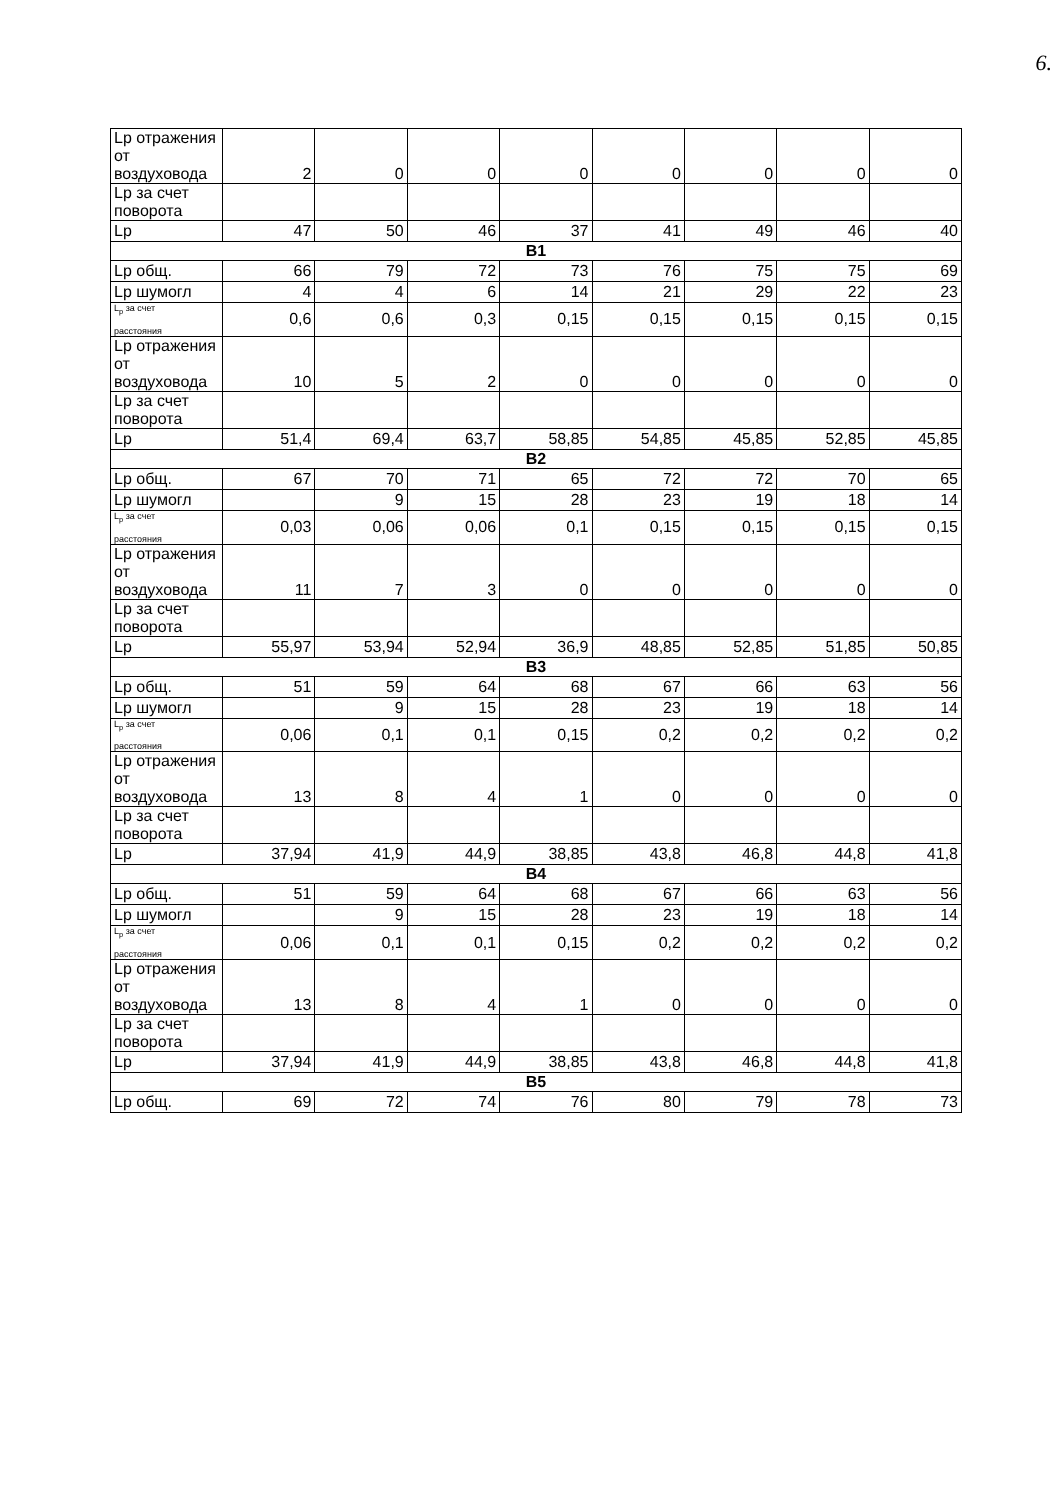6.
| Lp отражения от воздуховода | 2 | 0 | 0 | 0 | 0 | 0 | 0 | 0 |
| Lp за счет поворота | | | | | | | | |
| Lp | 47 | 50 | 46 | 37 | 41 | 49 | 46 | 40 |
| B1 | | | | | | | | |
| Lp общ. | 66 | 79 | 72 | 73 | 76 | 75 | 75 | 69 |
| Lp шумогл | 4 | 4 | 6 | 14 | 21 | 29 | 22 | 23 |
| L<sub>р</sub> за счет расстояния | 0,6 | 0,6 | 0,3 | 0,15 | 0,15 | 0,15 | 0,15 | 0,15 |
| Lp отражения от воздуховода | 10 | 5 | 2 | 0 | 0 | 0 | 0 | 0 |
| Lp за счет поворота | | | | | | | | |
| Lp | 51,4 | 69,4 | 63,7 | 58,85 | 54,85 | 45,85 | 52,85 | 45,85 |
| B2 | | | | | | | | |
| Lp общ. | 67 | 70 | 71 | 65 | 72 | 72 | 70 | 65 |
| Lp шумогл | | 9 | 15 | 28 | 23 | 19 | 18 | 14 |
| L<sub>р</sub> за счет расстояния | 0,03 | 0,06 | 0,06 | 0,1 | 0,15 | 0,15 | 0,15 | 0,15 |
| Lp отражения от воздуховода | 11 | 7 | 3 | 0 | 0 | 0 | 0 | 0 |
| Lp за счет поворота | | | | | | | | |
| Lp | 55,97 | 53,94 | 52,94 | 36,9 | 48,85 | 52,85 | 51,85 | 50,85 |
| B3 | | | | | | | | |
| Lp общ. | 51 | 59 | 64 | 68 | 67 | 66 | 63 | 56 |
| Lp шумогл | | 9 | 15 | 28 | 23 | 19 | 18 | 14 |
| L<sub>р</sub> за счет расстояния | 0,06 | 0,1 | 0,1 | 0,15 | 0,2 | 0,2 | 0,2 | 0,2 |
| Lp отражения от воздуховода | 13 | 8 | 4 | 1 | 0 | 0 | 0 | 0 |
| Lp за счет поворота | | | | | | | | |
| Lp | 37,94 | 41,9 | 44,9 | 38,85 | 43,8 | 46,8 | 44,8 | 41,8 |
| B4 | | | | | | | | |
| Lp общ. | 51 | 59 | 64 | 68 | 67 | 66 | 63 | 56 |
| Lp шумогл | | 9 | 15 | 28 | 23 | 19 | 18 | 14 |
| L<sub>р</sub> за счет расстояния | 0,06 | 0,1 | 0,1 | 0,15 | 0,2 | 0,2 | 0,2 | 0,2 |
| Lp отражения от воздуховода | 13 | 8 | 4 | 1 | 0 | 0 | 0 | 0 |
| Lp за счет поворота | | | | | | | | |
| Lp | 37,94 | 41,9 | 44,9 | 38,85 | 43,8 | 46,8 | 44,8 | 41,8 |
| B5 | | | | | | | | |
| Lp общ. | 69 | 72 | 74 | 76 | 80 | 79 | 78 | 73 |